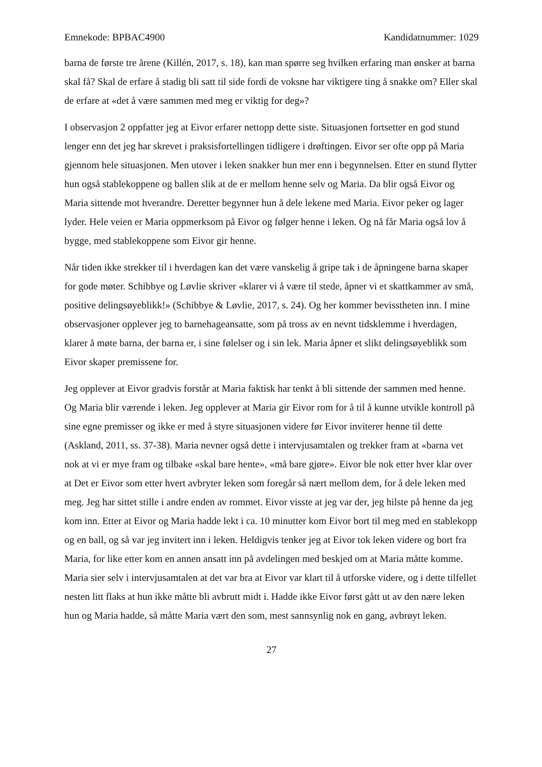Emnekode: BPBAC4900 Kandidatnummer: 1029
barna de første tre årene (Killén, 2017, s. 18), kan man spørre seg hvilken erfaring man ønsker at barna skal få? Skal de erfare å stadig bli satt til side fordi de voksne har viktigere ting å snakke om? Eller skal de erfare at «det å være sammen med meg er viktig for deg»?
I observasjon 2 oppfatter jeg at Eivor erfarer nettopp dette siste. Situasjonen fortsetter en god stund lenger enn det jeg har skrevet i praksisfortellingen tidligere i drøftingen. Eivor ser ofte opp på Maria gjennom hele situasjonen. Men utover i leken snakker hun mer enn i begynnelsen. Etter en stund flytter hun også stablekoppene og ballen slik at de er mellom henne selv og Maria. Da blir også Eivor og Maria sittende mot hverandre. Deretter begynner hun å dele lekene med Maria. Eivor peker og lager lyder. Hele veien er Maria oppmerksom på Eivor og følger henne i leken. Og nå får Maria også lov å bygge, med stablekoppene som Eivor gir henne.
Når tiden ikke strekker til i hverdagen kan det være vanskelig å gripe tak i de åpningene barna skaper for gode møter. Schibbye og Løvlie skriver «klarer vi å være til stede, åpner vi et skattkammer av små, positive delingsøyeblikk!» (Schibbye & Løvlie, 2017, s. 24). Og her kommer bevisstheten inn. I mine observasjoner opplever jeg to barnehageansatte, som på tross av en nevnt tidsklemme i hverdagen, klarer å møte barna, der barna er, i sine følelser og i sin lek. Maria åpner et slikt delingsøyeblikk som Eivor skaper premissene for.
Jeg opplever at Eivor gradvis forstår at Maria faktisk har tenkt å bli sittende der sammen med henne. Og Maria blir værende i leken. Jeg opplever at Maria gir Eivor rom for å til å kunne utvikle kontroll på sine egne premisser og ikke er med å styre situasjonen videre før Eivor inviterer henne til dette (Askland, 2011, ss. 37-38). Maria nevner også dette i intervjusamtalen og trekker fram at «barna vet nok at vi er mye fram og tilbake «skal bare hente», «må bare gjøre». Eivor ble nok etter hver klar over at Det er Eivor som etter hvert avbryter leken som foregår så nært mellom dem, for å dele leken med meg. Jeg har sittet stille i andre enden av rommet. Eivor visste at jeg var der, jeg hilste på henne da jeg kom inn. Etter at Eivor og Maria hadde lekt i ca. 10 minutter kom Eivor bort til meg med en stablekopp og en ball, og så var jeg invitert inn i leken. Heldigvis tenker jeg at Eivor tok leken videre og bort fra Maria, for like etter kom en annen ansatt inn på avdelingen med beskjed om at Maria måtte komme. Maria sier selv i intervjusamtalen at det var bra at Eivor var klart til å utforske videre, og i dette tilfellet nesten litt flaks at hun ikke måtte bli avbrutt midt i. Hadde ikke Eivor først gått ut av den nære leken hun og Maria hadde, så måtte Maria vært den som, mest sannsynlig nok en gang, avbrøyt leken.
27